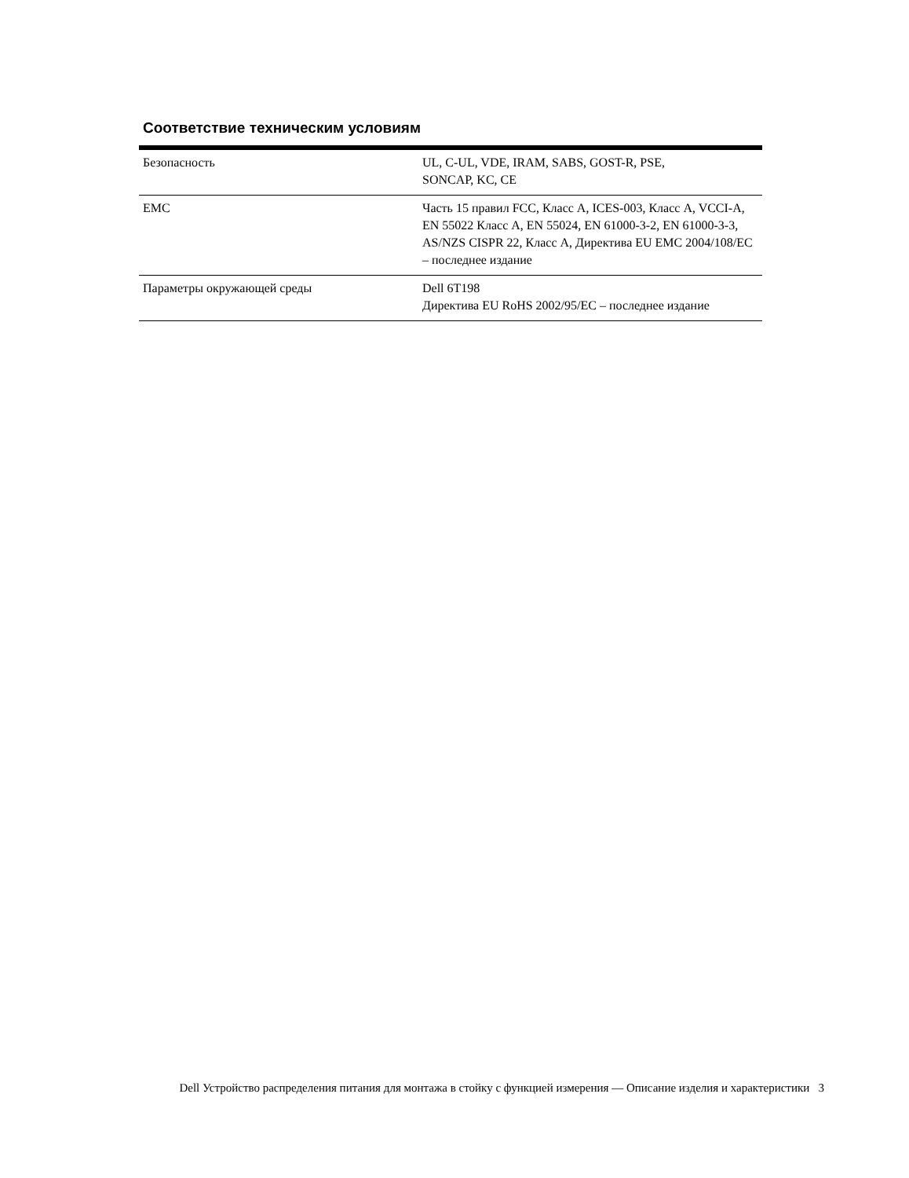Соответствие техническим условиям
| Безопасность | UL, C-UL, VDE, IRAM, SABS, GOST-R, PSE, SONCAP, KC, CE |
| EMC | Часть 15 правил FCC, Класс A, ICES-003, Класс A, VCCI-A, EN 55022 Класс A, EN 55024, EN 61000-3-2, EN 61000-3-3, AS/NZS CISPR 22, Класс A, Директива EU EMC 2004/108/EC – последнее издание |
| Параметры окружающей среды | Dell 6T198 Директива EU RoHS 2002/95/EC – последнее издание |
Dell Устройство распределения питания для монтажа в стойку с функцией измерения — Описание изделия и характеристики 3